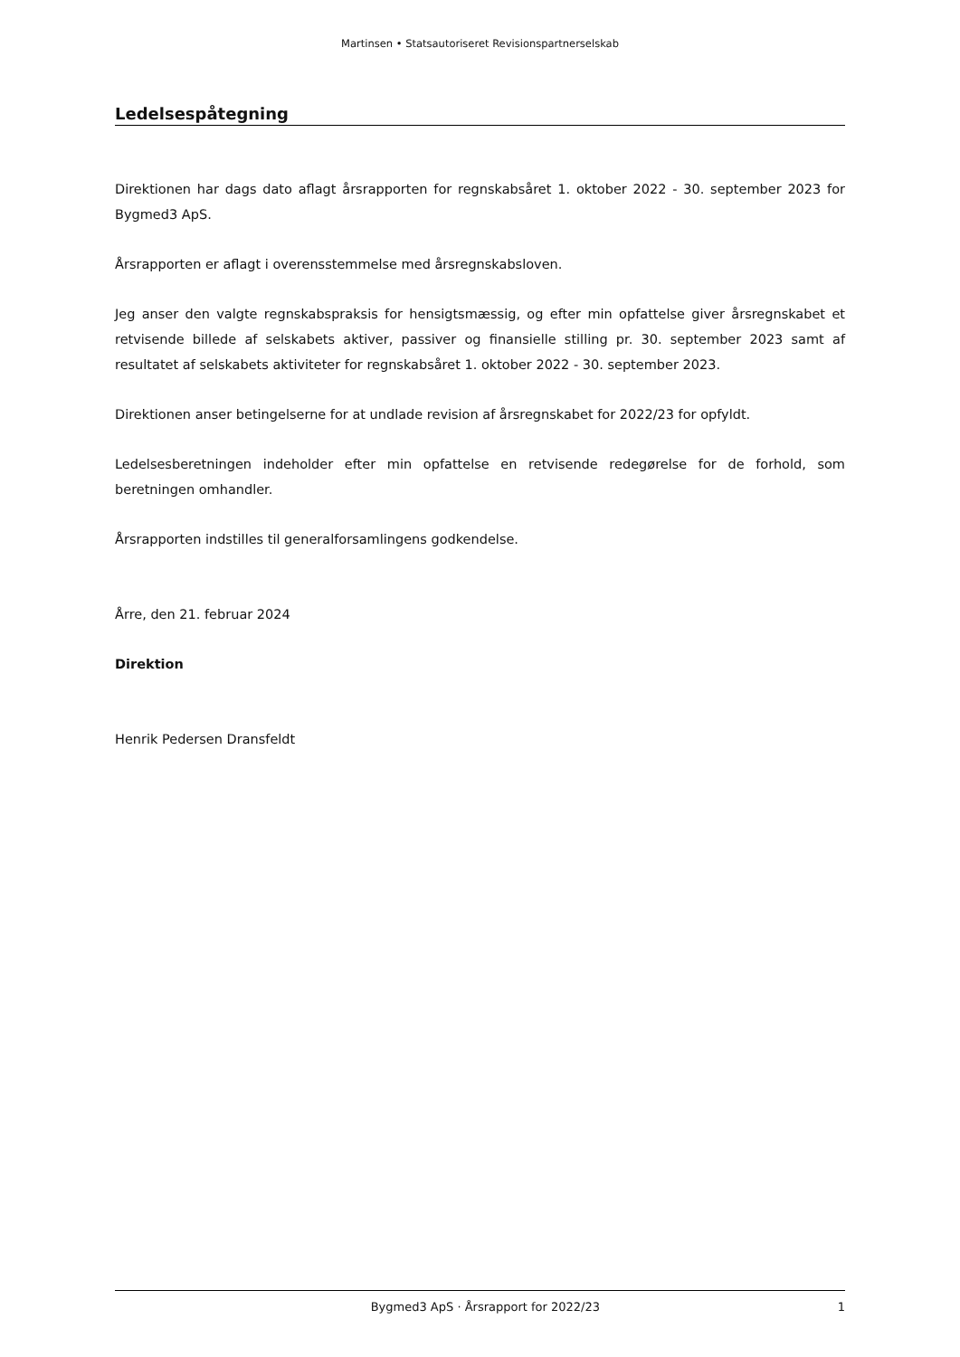Martinsen • Statsautoriseret Revisionspartnerselskab
Ledelsespåtegning
Direktionen har dags dato aflagt årsrapporten for regnskabsåret 1. oktober 2022 - 30. september 2023 for Bygmed3 ApS.
Årsrapporten er aflagt i overensstemmelse med årsregnskabsloven.
Jeg anser den valgte regnskabspraksis for hensigtsmæssig, og efter min opfattelse giver årsregnskabet et retvisende billede af selskabets aktiver, passiver og finansielle stilling pr. 30. september 2023 samt af resultatet af selskabets aktiviteter for regnskabsåret 1. oktober 2022 - 30. september 2023.
Direktionen anser betingelserne for at undlade revision af årsregnskabet for 2022/23 for opfyldt.
Ledelsesberetningen indeholder efter min opfattelse en retvisende redegørelse for de forhold, som beretningen omhandler.
Årsrapporten indstilles til generalforsamlingens godkendelse.
Årre, den 21. februar 2024
Direktion
Henrik Pedersen Dransfeldt
Bygmed3 ApS · Årsrapport for 2022/23 1